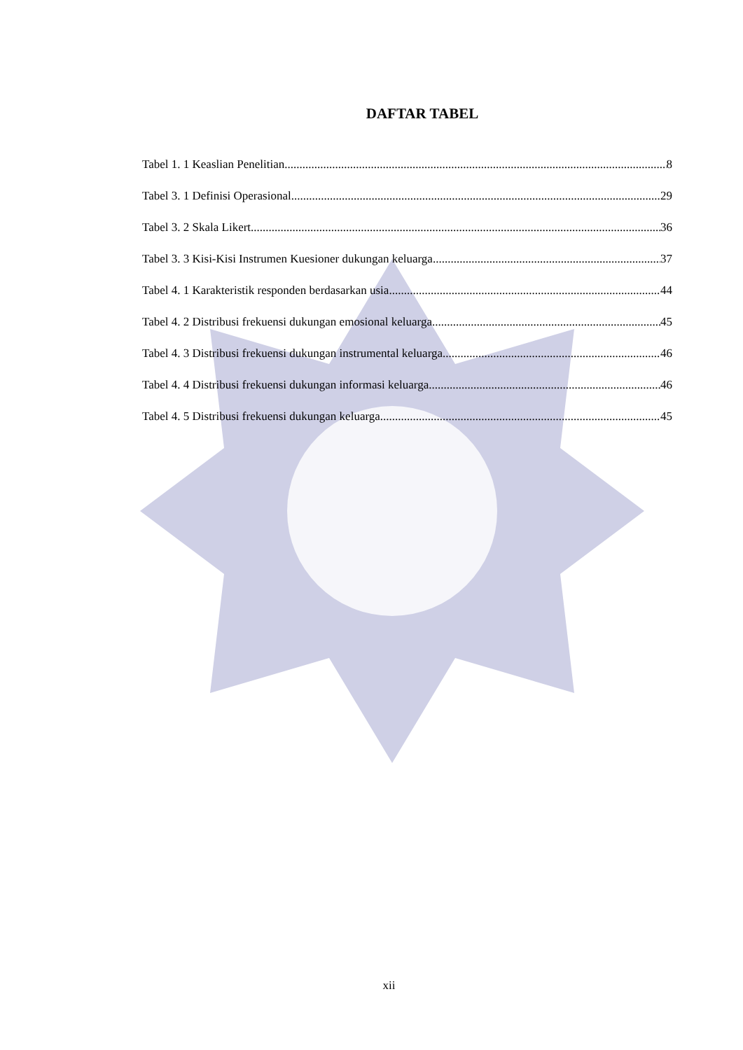DAFTAR TABEL
Tabel 1. 1 Keaslian Penelitian 8
Tabel 3. 1 Definisi Operasional 29
Tabel 3. 2 Skala Likert 36
Tabel 3. 3 Kisi-Kisi Instrumen Kuesioner dukungan keluarga 37
Tabel 4. 1 Karakteristik responden berdasarkan usia 44
Tabel 4. 2 Distribusi frekuensi dukungan emosional keluarga 45
Tabel 4. 3 Distribusi frekuensi dukungan instrumental keluarga 46
Tabel 4. 4 Distribusi frekuensi dukungan informasi keluarga 46
Tabel 4. 5 Distribusi frekuensi dukungan keluarga 45
xii